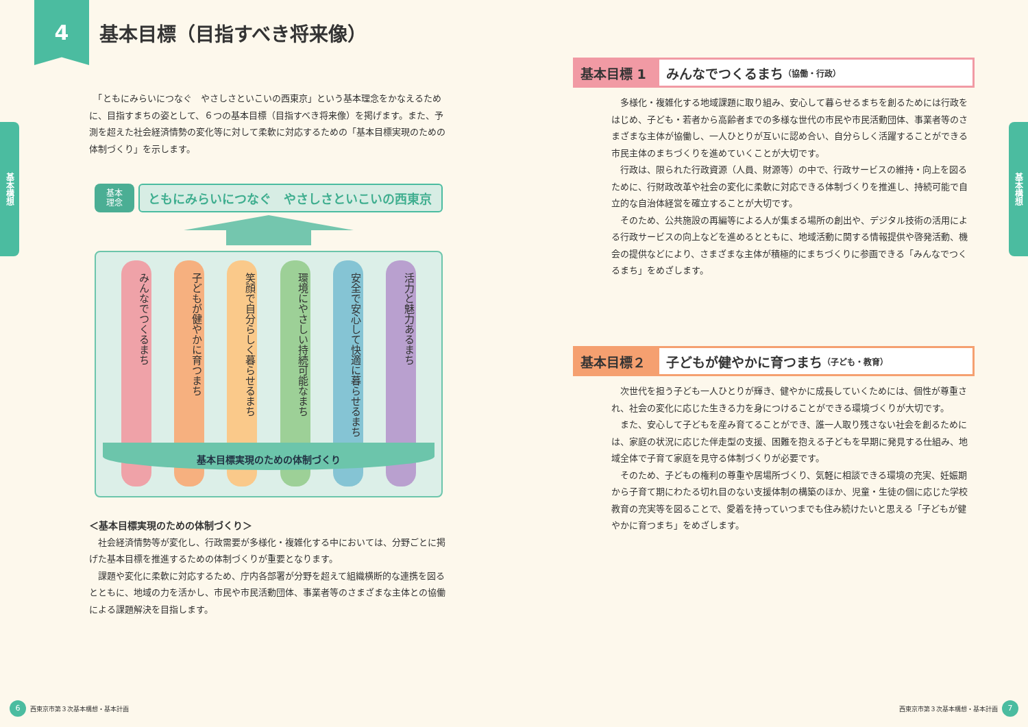基本構想
4
基本目標（目指すべき将来像）
　「ともにみらいにつなぐ　やさしさといこいの西東京」という基本理念をかなえるために、目指すまちの姿として、６つの基本目標（目指すべき将来像）を掲げます。また、予測を超えた社会経済情勢の変化等に対して柔軟に対応するための「基本目標実現のための体制づくり」を示します。
基本
理念
ともにみらいにつなぐ　やさしさといこいの西東京
みんなでつくるまち
子どもが健やかに育つまち
笑顔で自分らしく暮らせるまち
環境にやさしい持続可能なまち
安全で安心して快適に暮らせるまち
活力と魅力あるまち
基本目標実現のための体制づくり
＜基本目標実現のための体制づくり＞
　社会経済情勢等が変化し、行政需要が多様化・複雑化する中においては、分野ごとに掲げた基本目標を推進するための体制づくりが重要となります。
　課題や変化に柔軟に対応するため、庁内各部署が分野を超えて組織横断的な連携を図るとともに、地域の力を活かし、市民や市民活動団体、事業者等のさまざまな主体との協働による課題解決を目指します。
6 西東京市第３次基本構想・基本計画
基本構想
基本目標 1 みんなでつくるまち （協働・行政）
　多様化・複雑化する地域課題に取り組み、安心して暮らせるまちを創るためには行政をはじめ、子ども・若者から高齢者までの多様な世代の市民や市民活動団体、事業者等のさまざまな主体が協働し、一人ひとりが互いに認め合い、自分らしく活躍することができる市民主体のまちづくりを進めていくことが大切です。
　行政は、限られた行政資源（人員、財源等）の中で、行政サービスの維持・向上を図るために、行財政改革や社会の変化に柔軟に対応できる体制づくりを推進し、持続可能で自立的な自治体経営を確立することが大切です。
　そのため、公共施設の再編等による人が集まる場所の創出や、デジタル技術の活用による行政サービスの向上などを進めるとともに、地域活動に関する情報提供や啓発活動、機会の提供などにより、さまざまな主体が積極的にまちづくりに参画できる「みんなでつくるまち」をめざします。
基本目標２ 子どもが健やかに育つまち （子ども・教育）
　次世代を担う子ども一人ひとりが輝き、健やかに成長していくためには、個性が尊重され、社会の変化に応じた生きる力を身につけることができる環境づくりが大切です。
　また、安心して子どもを産み育てることができ、誰一人取り残さない社会を創るためには、家庭の状況に応じた伴走型の支援、困難を抱える子どもを早期に発見する仕組み、地域全体で子育て家庭を見守る体制づくりが必要です。
　そのため、子どもの権利の尊重や居場所づくり、気軽に相談できる環境の充実、妊娠期から子育て期にわたる切れ目のない支援体制の構築のほか、児童・生徒の個に応じた学校教育の充実等を図ることで、愛着を持っていつまでも住み続けたいと思える「子どもが健やかに育つまち」をめざします。
西東京市第３次基本構想・基本計画 7